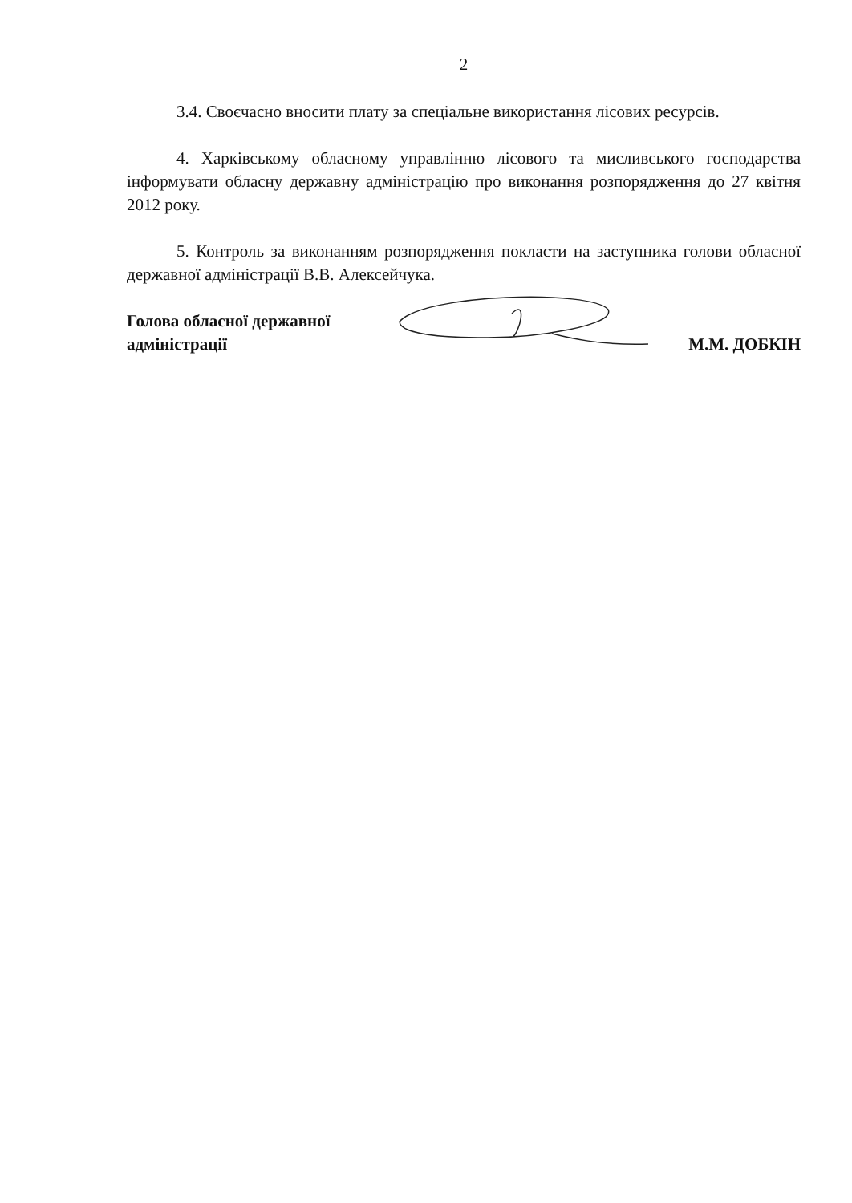2
3.4. Своєчасно вносити плату за спеціальне використання лісових ресурсів.
4. Харківському обласному управлінню лісового та мисливського господарства інформувати обласну державну адміністрацію про виконання розпорядження до 27 квітня 2012 року.
5. Контроль за виконанням розпорядження покласти на заступника голови обласної державної адміністрації В.В. Алексейчука.
Голова обласної державної
адміністрації
М.М. ДОБКІН